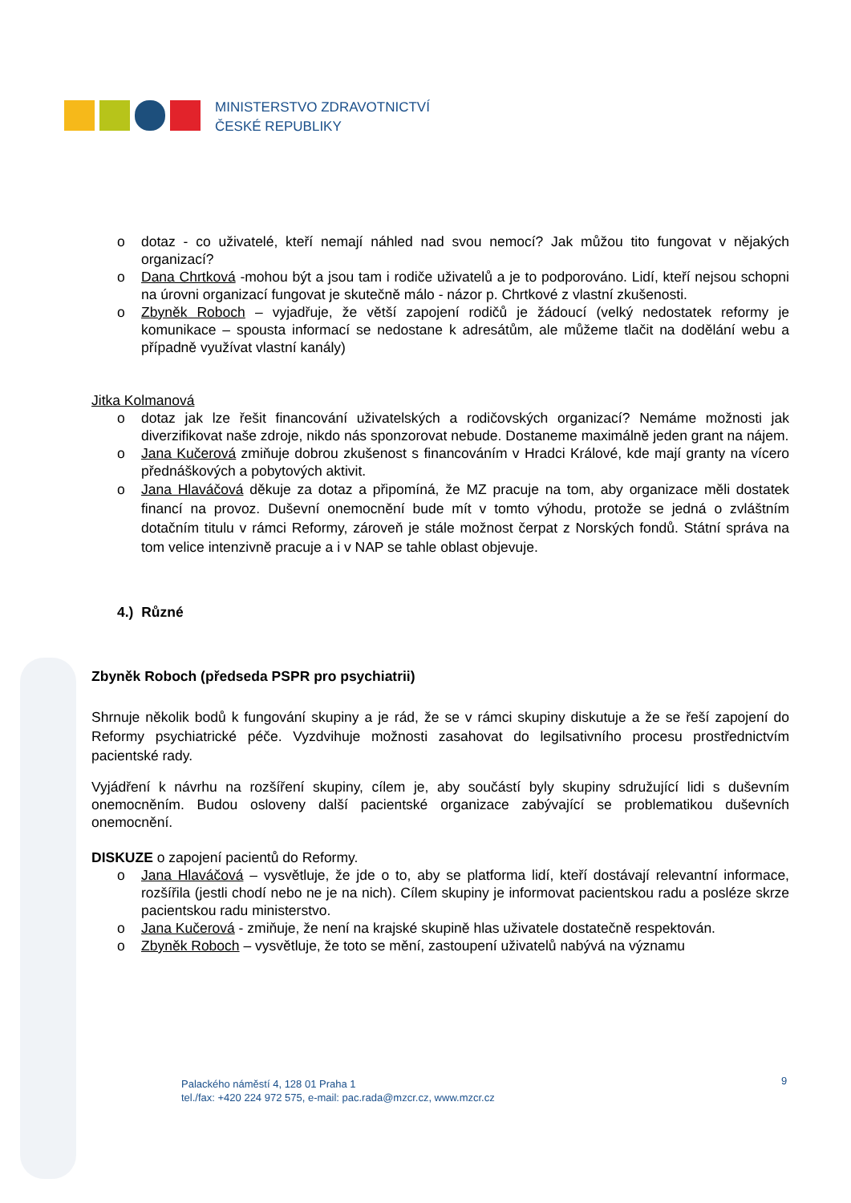MINISTERSTVO ZDRAVOTNICTVÍ
ČESKÉ REPUBLIKY
o dotaz - co uživatelé, kteří nemají náhled nad svou nemocí? Jak můžou tito fungovat v nějakých organizací?
o Dana Chrtková -mohou být a jsou tam i rodiče uživatelů a je to podporováno. Lidí, kteří nejsou schopni na úrovni organizací fungovat je skutečně málo - názor p. Chrtkové z vlastní zkušenosti.
o Zbyněk Roboch – vyjadřuje, že větší zapojení rodičů je žádoucí (velký nedostatek reformy je komunikace – spousta informací se nedostane k adresátům, ale můžeme tlačit na dodělání webu a případně využívat vlastní kanály)
Jitka Kolmanová
o dotaz jak lze řešit financování uživatelských a rodičovských organizací? Nemáme možnosti jak diverzifikovat naše zdroje, nikdo nás sponzorovat nebude. Dostaneme maximálně jeden grant na nájem.
o Jana Kučerová zmiňuje dobrou zkušenost s financováním v Hradci Králové, kde mají granty na vícero přednáškových a pobytových aktivit.
o Jana Hlaváčová děkuje za dotaz a připomíná, že MZ pracuje na tom, aby organizace měli dostatek financí na provoz. Duševní onemocnění bude mít v tomto výhodu, protože se jedná o zvláštním dotačním titulu v rámci Reformy, zároveň je stále možnost čerpat z Norských fondů. Státní správa na tom velice intenzivně pracuje a i v NAP se tahle oblast objevuje.
4.) Různé
Zbyněk Roboch (předseda PSPR pro psychiatrii)
Shrnuje několik bodů k fungování skupiny a je rád, že se v rámci skupiny diskutuje a že se řeší zapojení do Reformy psychiatrické péče. Vyzdvihuje možnosti zasahovat do legilsativního procesu prostřednictvím pacientské rady.
Vyjádření k návrhu na rozšíření skupiny, cílem je, aby součástí byly skupiny sdružující lidi s duševním onemocněním. Budou osloveny další pacientské organizace zabývající se problematikou duševních onemocnění.
DISKUZE o zapojení pacientů do Reformy.
o Jana Hlaváčová – vysvětluje, že jde o to, aby se platforma lidí, kteří dostávají relevantní informace, rozšířila (jestli chodí nebo ne je na nich). Cílem skupiny je informovat pacientskou radu a posléze skrze pacientskou radu ministerstvo.
o Jana Kučerová - zmiňuje, že není na krajské skupině hlas uživatele dostatečně respektován.
o Zbyněk Roboch – vysvětluje, že toto se mění, zastoupení uživatelů nabývá na významu
9
Palackého náměstí 4, 128 01 Praha 1
tel./fax: +420 224 972 575, e-mail: pac.rada@mzcr.cz, www.mzcr.cz